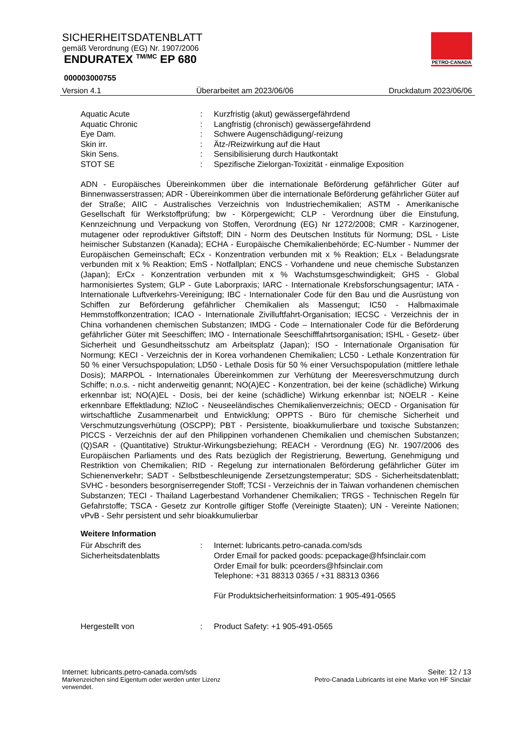SICHERHEITSDATENBLATT
gemäß Verordnung (EG) Nr. 1907/2006
ENDURATEX <sup>TM/MC</sup> EP 680
000003000755
PETRO-CANADA
Version 4.1 Überarbeitet am 2023/06/06 Druckdatum 2023/06/06
Aquatic Acute : Kurzfristig (akut) gewässergefährdend
Aquatic Chronic : Langfristig (chronisch) gewässergefährdend
Eye Dam. : Schwere Augenschädigung/-reizung
Skin irr. : Ätz-/Reizwirkung auf die Haut
Skin Sens. : Sensibilisierung durch Hautkontakt
STOT SE : Spezifische Zielorgan-Toxizität - einmalige Exposition
ADN - Europäisches Übereinkommen über die internationale Beförderung gefährlicher Güter auf Binnenwasserstrassen; ADR - Übereinkommen über die internationale Beförderung gefährlicher Güter auf der Straße; AIIC - Australisches Verzeichnis von Industriechemikalien; ASTM - Amerikanische Gesellschaft für Werkstoffprüfung; bw - Körpergewicht; CLP - Verordnung über die Einstufung, Kennzeichnung und Verpackung von Stoffen, Verordnung (EG) Nr 1272/2008; CMR - Karzinogener, mutagener oder reproduktiver Giftstoff; DIN - Norm des Deutschen Instituts für Normung; DSL - Liste heimischer Substanzen (Kanada); ECHA - Europäische Chemikalienbehörde; EC-Number - Nummer der Europäischen Gemeinschaft; ECx - Konzentration verbunden mit x % Reaktion; ELx - Beladungsrate verbunden mit x % Reaktion; EmS - Notfallplan; ENCS - Vorhandene und neue chemische Substanzen (Japan); ErCx - Konzentration verbunden mit x % Wachstumsgeschwindigkeit; GHS - Global harmonisiertes System; GLP - Gute Laborpraxis; IARC - Internationale Krebsforschungsagentur; IATA - Internationale Luftverkehrs-Vereinigung; IBC - Internationaler Code für den Bau und die Ausrüstung von Schiffen zur Beförderung gefährlicher Chemikalien als Massengut; IC50 - Halbmaximale Hemmstoffkonzentration; ICAO - Internationale Zivilluftfahrt-Organisation; IECSC - Verzeichnis der in China vorhandenen chemischen Substanzen; IMDG - Code – Internationaler Code für die Beförderung gefährlicher Güter mit Seeschiffen; IMO - Internationale Seeschifffahrtsorganisation; ISHL - Gesetz- über Sicherheit und Gesundheitsschutz am Arbeitsplatz (Japan); ISO - Internationale Organisation für Normung; KECI - Verzeichnis der in Korea vorhandenen Chemikalien; LC50 - Lethale Konzentration für 50 % einer Versuchspopulation; LD50 - Lethale Dosis für 50 % einer Versuchspopulation (mittlere lethale Dosis); MARPOL - Internationales Übereinkommen zur Verhütung der Meeresverschmutzung durch Schiffe; n.o.s. - nicht anderweitig genannt; NO(A)EC - Konzentration, bei der keine (schädliche) Wirkung erkennbar ist; NO(A)EL - Dosis, bei der keine (schädliche) Wirkung erkennbar ist; NOELR - Keine erkennbare Effektladung; NZIoC - Neuseeländisches Chemikalienverzeichnis; OECD - Organisation für wirtschaftliche Zusammenarbeit und Entwicklung; OPPTS - Büro für chemische Sicherheit und Verschmutzungsverhütung (OSCPP); PBT - Persistente, bioakkumulierbare und toxische Substanzen; PICCS - Verzeichnis der auf den Philippinen vorhandenen Chemikalien und chemischen Substanzen; (Q)SAR - (Quantitative) Struktur-Wirkungsbeziehung; REACH - Verordnung (EG) Nr. 1907/2006 des Europäischen Parliaments und des Rats bezüglich der Registrierung, Bewertung, Genehmigung und Restriktion von Chemikalien; RID - Regelung zur internationalen Beförderung gefährlicher Güter im Schienenverkehr; SADT - Selbstbeschleunigende Zersetzungstemperatur; SDS - Sicherheitsdatenblatt; SVHC - besonders besorgniserregender Stoff; TCSI - Verzeichnis der in Taiwan vorhandenen chemischen Substanzen; TECI - Thailand Lagerbestand Vorhandener Chemikalien; TRGS - Technischen Regeln für Gefahrstoffe; TSCA - Gesetz zur Kontrolle giftiger Stoffe (Vereinigte Staaten); UN - Vereinte Nationen; vPvB - Sehr persistent und sehr bioakkumulierbar
Weitere Information
Für Abschrift des Sicherheitsdatenblatts
: Internet: lubricants.petro-canada.com/sds
Order Email for packed goods: pcepackage@hfsinclair.com
Order Email for bulk: pceorders@hfsinclair.com
Telephone: +31 88313 0365 / +31 88313 0366
Für Produktsicherheitsinformation: 1 905-491-0565
Hergestellt von : Product Safety: +1 905-491-0565
Internet: lubricants.petro-canada.com/sds Seite: 12 / 13
Markenzeichen sind Eigentum oder werden unter Lizenz verwendet. Petro-Canada Lubricants ist eine Marke von HF Sinclair